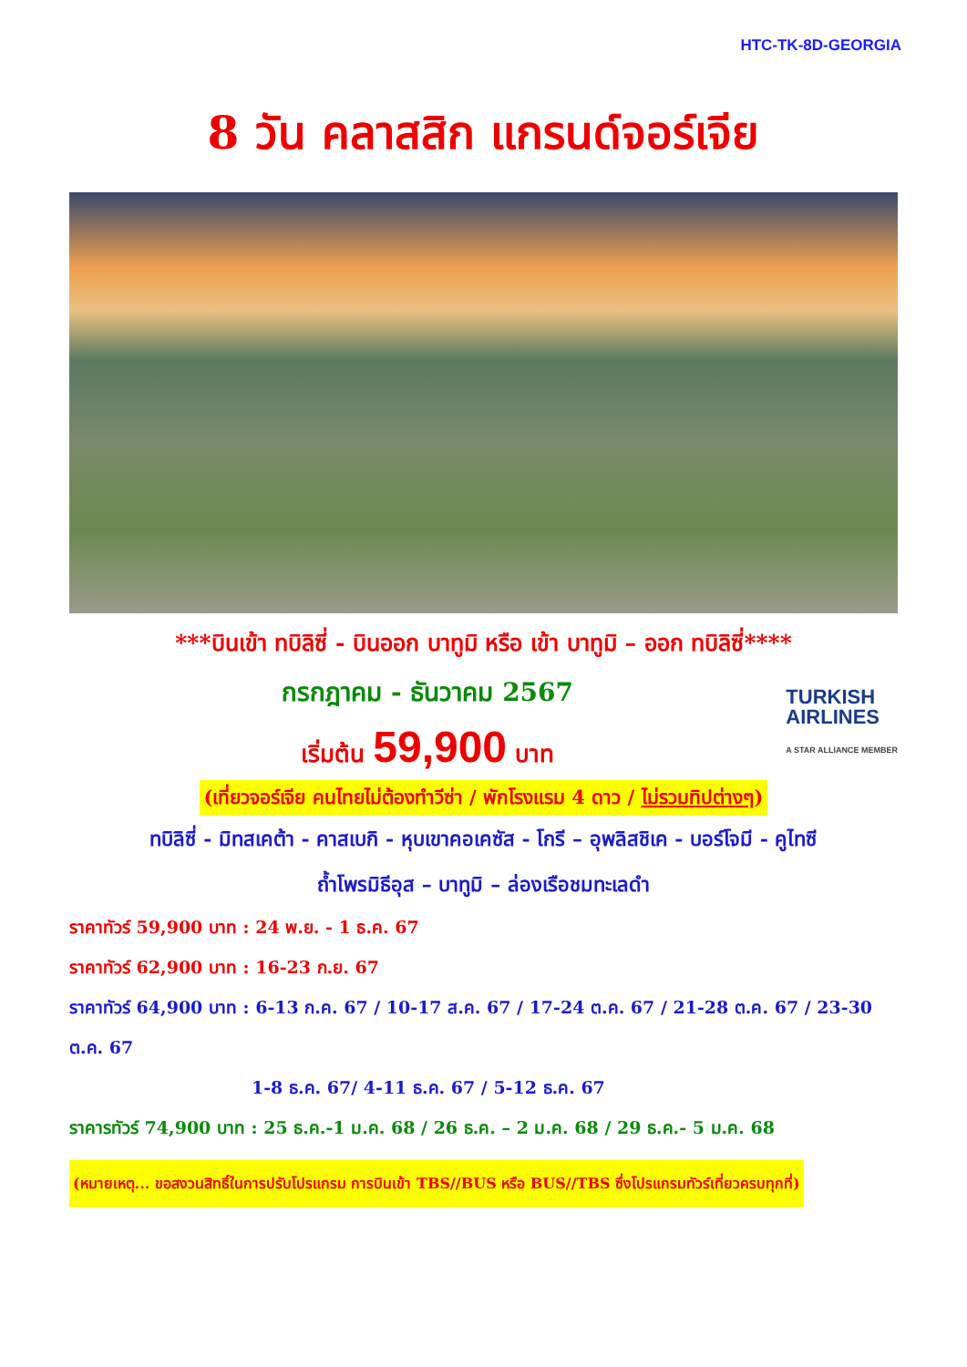HTC-TK-8D-GEORGIA
8 วัน คลาสสิก แกรนด์จอร์เจีย
***บินเข้า ทบิลิซี่ - บินออก บาทูมิ หรือ เข้า บาทูมิ – ออก ทบิลิซี่****
กรกฎาคม - ธันวาคม 2567
เริ่มต้น 59,900 บาท
TURKISH
AIRLINES
A STAR ALLIANCE MEMBER
(เที่ยวจอร์เจีย คนไทยไม่ต้องทำวีซ่า / พักโรงแรม 4 ดาว / ไม่รวมทิปต่างๆ)
ทบิลิซี่ - มิทสเคต้า - คาสเบกิ - หุบเขาคอเคซัส - โกรี – อุพลิสชิเค - บอร์โจมี - คูไทซี
ถ้ำโพรมิธีอุส – บาทูมิ – ล่องเรือชมทะเลดำ
ราคาทัวร์ 59,900 บาท : 24 พ.ย. - 1 ธ.ค. 67
ราคาทัวร์ 62,900 บาท : 16-23 ก.ย. 67
ราคาทัวร์ 64,900 บาท : 6-13 ก.ค. 67 / 10-17 ส.ค. 67 / 17-24 ต.ค. 67 / 21-28 ต.ค. 67 / 23-30 ต.ค. 67
1-8 ธ.ค. 67/ 4-11 ธ.ค. 67 / 5-12 ธ.ค. 67
ราคารทัวร์ 74,900 บาท : 25 ธ.ค.-1 ม.ค. 68 / 26 ธ.ค. – 2 ม.ค. 68 / 29 ธ.ค.- 5 ม.ค. 68
(หมายเหตุ... ขอสงวนสิทธิ์ในการปรับโปรแกรม การบินเข้า TBS//BUS หรือ BUS//TBS ซึ่งโปรแกรมทัวร์เที่ยวครบทุกที่)